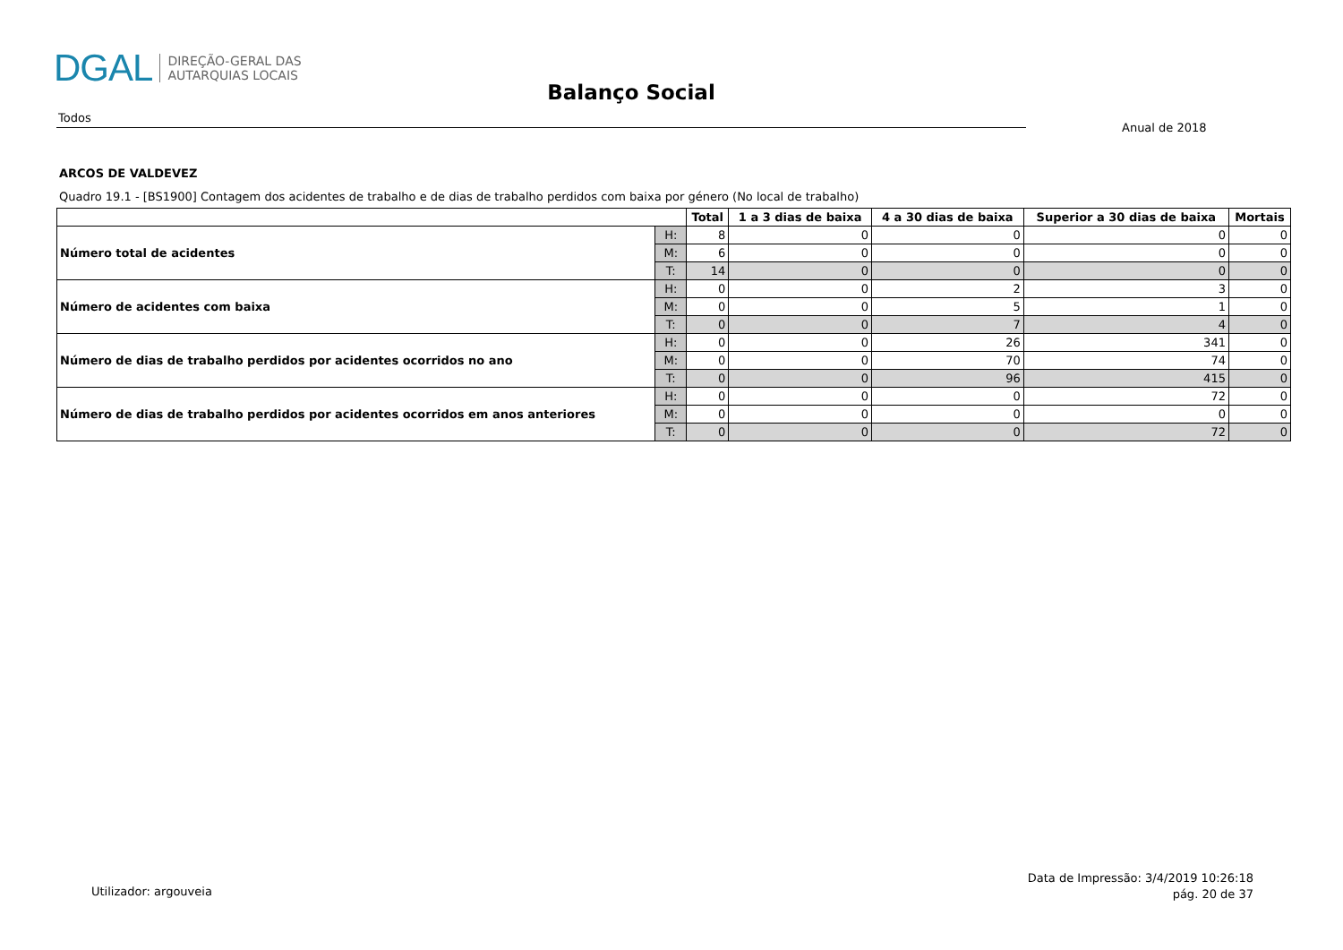DGAL DIREÇÃO-GERAL DAS
AUTARQUIAS LOCAIS
Balanço Social
Todos
Anual de 2018
ARCOS DE VALDEVEZ
Quadro 19.1 - [BS1900] Contagem dos acidentes de trabalho e de dias de trabalho perdidos com baixa por género (No local de trabalho)
| | | Total | 1 a 3 dias de baixa | 4 a 30 dias de baixa | Superior a 30 dias de baixa | Mortais |
| --- | --- | --- | --- | --- | --- | --- |
| Número total de acidentes | H: | 8 | 0 | 0 | 0 | 0 |
| | M: | 6 | 0 | 0 | 0 | 0 |
| | T: | 14 | 0 | 0 | 0 | 0 |
| Número de acidentes com baixa | H: | 0 | 0 | 2 | 3 | 0 |
| | M: | 0 | 0 | 5 | 1 | 0 |
| | T: | 0 | 0 | 7 | 4 | 0 |
| Número de dias de trabalho perdidos por acidentes ocorridos no ano | H: | 0 | 0 | 26 | 341 | 0 |
| | M: | 0 | 0 | 70 | 74 | 0 |
| | T: | 0 | 0 | 96 | 415 | 0 |
| Número de dias de trabalho perdidos por acidentes ocorridos em anos anteriores | H: | 0 | 0 | 0 | 72 | 0 |
| | M: | 0 | 0 | 0 | 0 | 0 |
| | T: | 0 | 0 | 0 | 72 | 0 |
Utilizador: argouveia
Data de Impressão: 3/4/2019 10:26:18
pág. 20 de 37